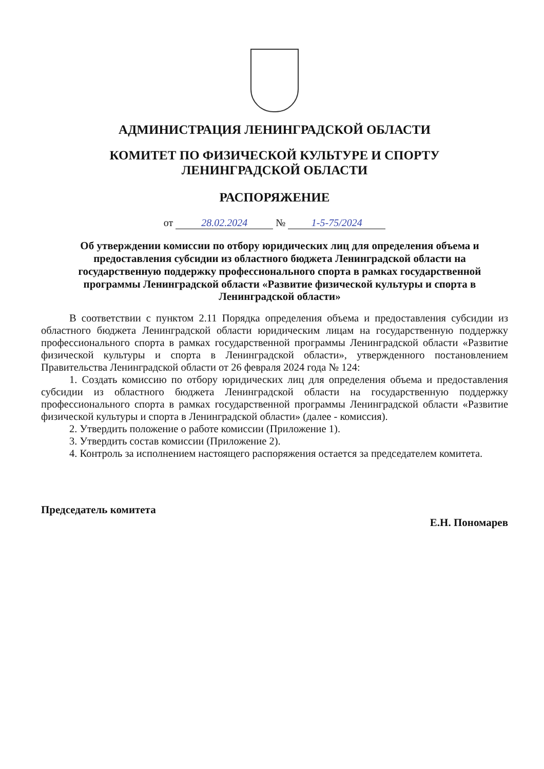АДМИНИСТРАЦИЯ ЛЕНИНГРАДСКОЙ ОБЛАСТИ
КОМИТЕТ ПО ФИЗИЧЕСКОЙ КУЛЬТУРЕ И СПОРТУ
ЛЕНИНГРАДСКОЙ ОБЛАСТИ
РАСПОРЯЖЕНИЕ
от 28.02.2024 № 1-5-75/2024
Об утверждении комиссии по отбору юридических лиц для определения объема и предоставления субсидии из областного бюджета Ленинградской области на государственную поддержку профессионального спорта в рамках государственной программы Ленинградской области «Развитие физической культуры и спорта в Ленинградской области»
В соответствии с пунктом 2.11 Порядка определения объема и предоставления субсидии из областного бюджета Ленинградской области юридическим лицам на государственную поддержку профессионального спорта в рамках государственной программы Ленинградской области «Развитие физической культуры и спорта в Ленинградской области», утвержденного постановлением Правительства Ленинградской области от 26 февраля 2024 года № 124:
1. Создать комиссию по отбору юридических лиц для определения объема и предоставления субсидии из областного бюджета Ленинградской области на государственную поддержку профессионального спорта в рамках государственной программы Ленинградской области «Развитие физической культуры и спорта в Ленинградской области» (далее - комиссия).
2. Утвердить положение о работе комиссии (Приложение 1).
3. Утвердить состав комиссии (Приложение 2).
4. Контроль за исполнением настоящего распоряжения остается за председателем комитета.
Председатель комитета Е.Н. Пономарев